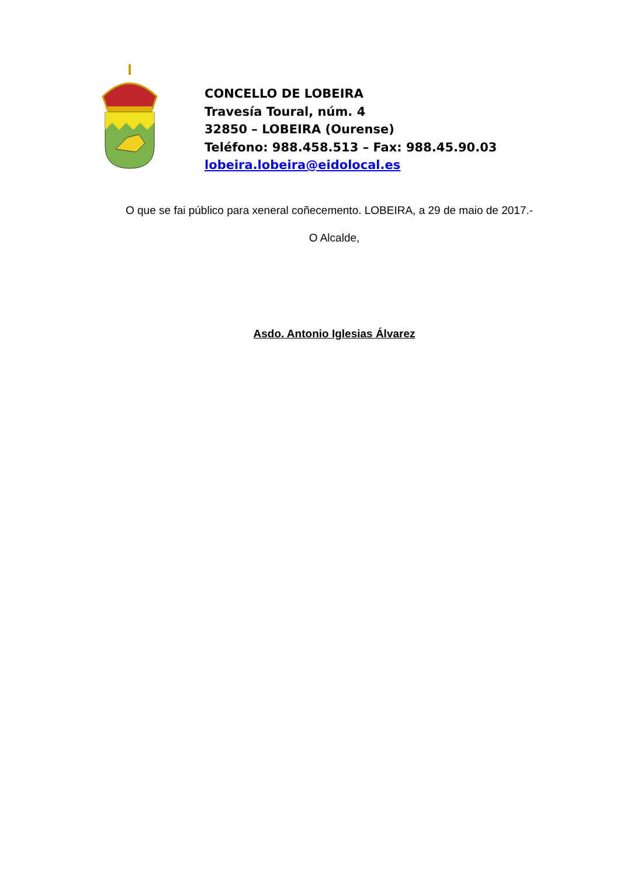CONCELLO DE LOBEIRA
Travesía Toural, núm. 4
32850 – LOBEIRA (Ourense)
Teléfono: 988.458.513 – Fax: 988.45.90.03
lobeira.lobeira@eidolocal.es
O que se fai público para xeneral coñecemento. LOBEIRA, a 29 de maio de 2017.-
O Alcalde,
Asdo. Antonio Iglesias Álvarez